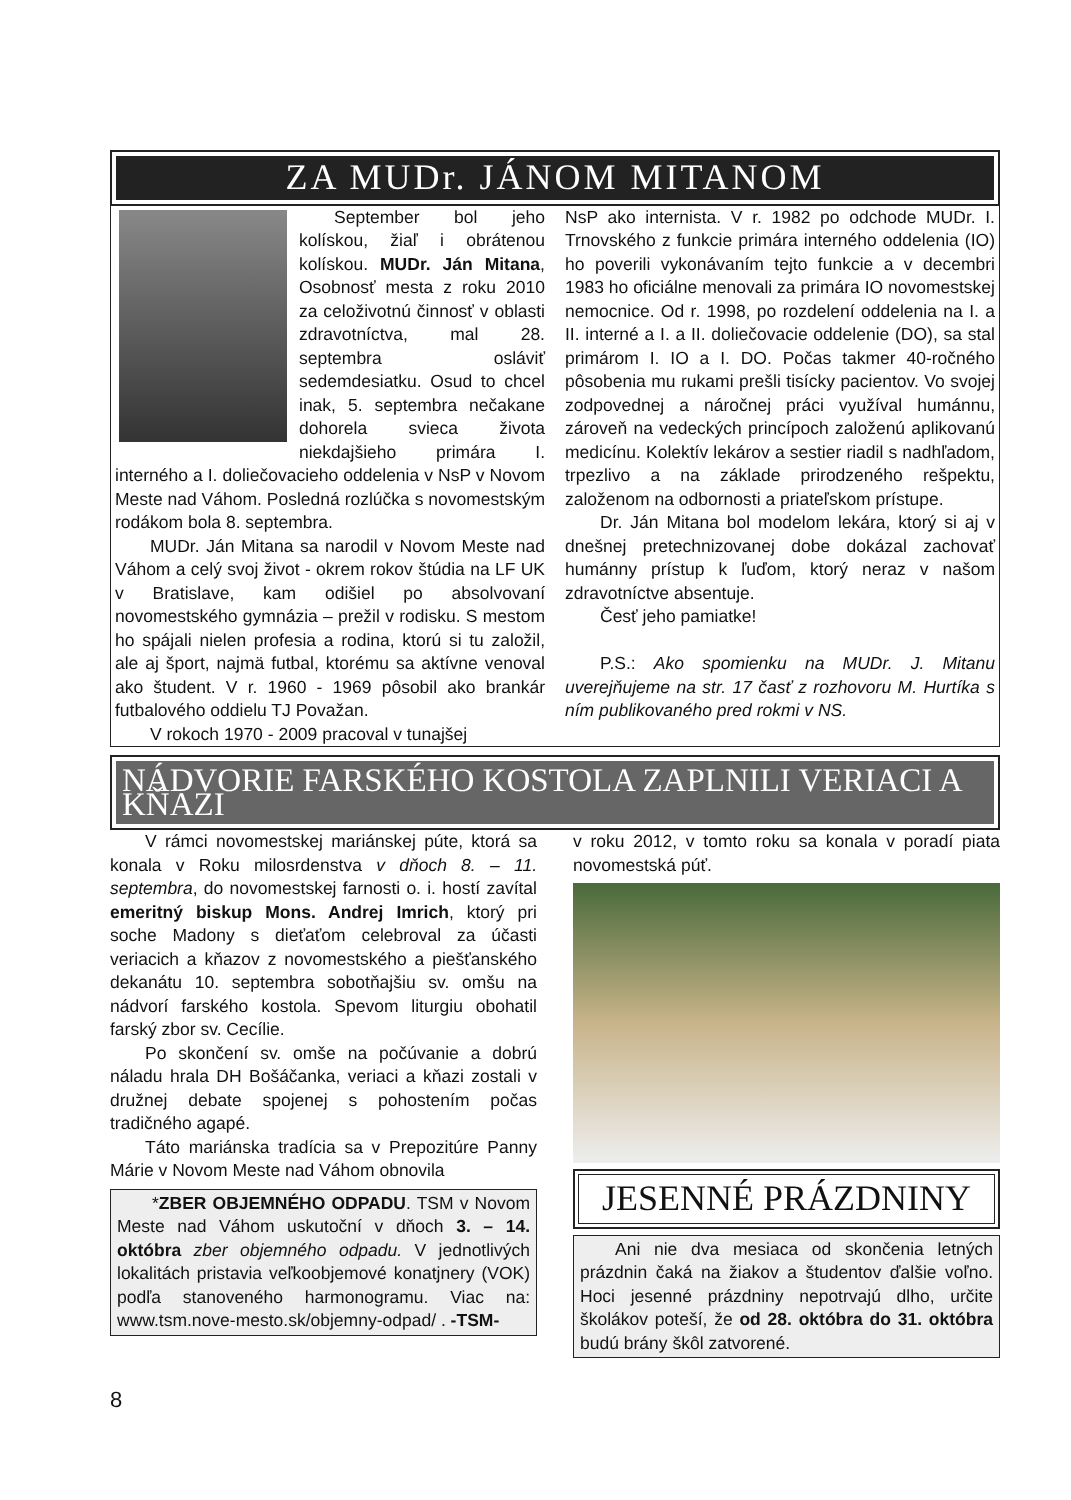ZA MUDr. JÁNOM MITANOM
September bol jeho kolískou, žiaľ i obrátenou kolískou. MUDr. Ján Mitana, Osobnosť mesta z roku 2010 za celoživotnú činnosť v oblasti zdravotníctva, mal 28. septembra osláviť sedemdesiatku. Osud to chcel inak, 5. septembra nečakane dohorela svieca života niekdajšieho primára I. interného a I. doliečovacieho oddelenia v NsP v Novom Meste nad Váhom. Posledná rozlúčka s novomestským rodákom bola 8. septembra.
MUDr. Ján Mitana sa narodil v Novom Meste nad Váhom a celý svoj život - okrem rokov štúdia na LF UK v Bratislave, kam odišiel po absolvovaní novomestského gymnázia – prežil v rodisku. S mestom ho spájali nielen profesia a rodina, ktorú si tu založil, ale aj šport, najmä futbal, ktorému sa aktívne venoval ako študent. V r. 1960 - 1969 pôsobil ako brankár futbalového oddielu TJ Považan.
V rokoch 1970 - 2009 pracoval v tunajšej
NsP ako internista. V r. 1982 po odchode MUDr. I. Trnovského z funkcie primára interného oddelenia (IO) ho poverili vykonávaním tejto funkcie a v decembri 1983 ho oficiálne menovali za primára IO novomestskej nemocnice. Od r. 1998, po rozdelení oddelenia na I. a II. interné a I. a II. doliečovacie oddelenie (DO), sa stal primárom I. IO a I. DO. Počas takmer 40-ročného pôsobenia mu rukami prešli tisícky pacientov. Vo svojej zodpovednej a náročnej práci využíval humánnu, zároveň na vedeckých princípoch založenú aplikovanú medicínu. Kolektív lekárov a sestier riadil s nadhľadom, trpezlivo a na základe prirodzeného rešpektu, založenom na odbornosti a priateľskom prístupe.
Dr. Ján Mitana bol modelom lekára, ktorý si aj v dnešnej pretechnizovanej dobe dokázal zachovať humánny prístup k ľuďom, ktorý neraz v našom zdravotníctve absentuje.
Česť jeho pamiatke!
P.S.: Ako spomienku na MUDr. J. Mitanu uverejňujeme na str. 17 časť z rozhovoru M. Hurtíka s ním publikovaného pred rokmi v NS.
NÁDVORIE FARSKÉHO KOSTOLA ZAPLNILI VERIACI A KŇAZI
V rámci novomestskej mariánskej púte, ktorá sa konala v Roku milosrdenstva v dňoch 8. – 11. septembra, do novomestskej farnosti o. i. hostí zavítal emeritný biskup Mons. Andrej Imrich, ktorý pri soche Madony s dieťaťom celebroval za účasti veriacich a kňazov z novomestského a piešťanského dekanátu 10. septembra sobotňajšiu sv. omšu na nádvorí farského kostola. Spevom liturgiu obohatil farský zbor sv. Cecílie.
Po skončení sv. omše na počúvanie a dobrú náladu hrala DH Bošáčanka, veriaci a kňazi zostali v družnej debate spojenej s pohostením počas tradičného agapé.
Táto mariánska tradícia sa v Prepozitúre Panny Márie v Novom Meste nad Váhom obnovila
*ZBER OBJEMNÉHO ODPADU. TSM v Novom Meste nad Váhom uskutoční v dňoch 3. – 14. októbra zber objemného odpadu. V jednotlivých lokalitách pristavia veľkoobjemové konatjnery (VOK) podľa stanoveného harmonogramu. Viac na: www.tsm.nove-mesto.sk/objemny-odpad/ . -TSM-
v roku 2012, v tomto roku sa konala v poradí piata novomestská púť.
JESENNÉ PRÁZDNINY
Ani nie dva mesiaca od skončenia letných prázdnin čaká na žiakov a študentov ďalšie voľno. Hoci jesenné prázdniny nepotrvajú dlho, určite školákov poteší, že od 28. októbra do 31. októbra budú brány škôl zatvorené.
8